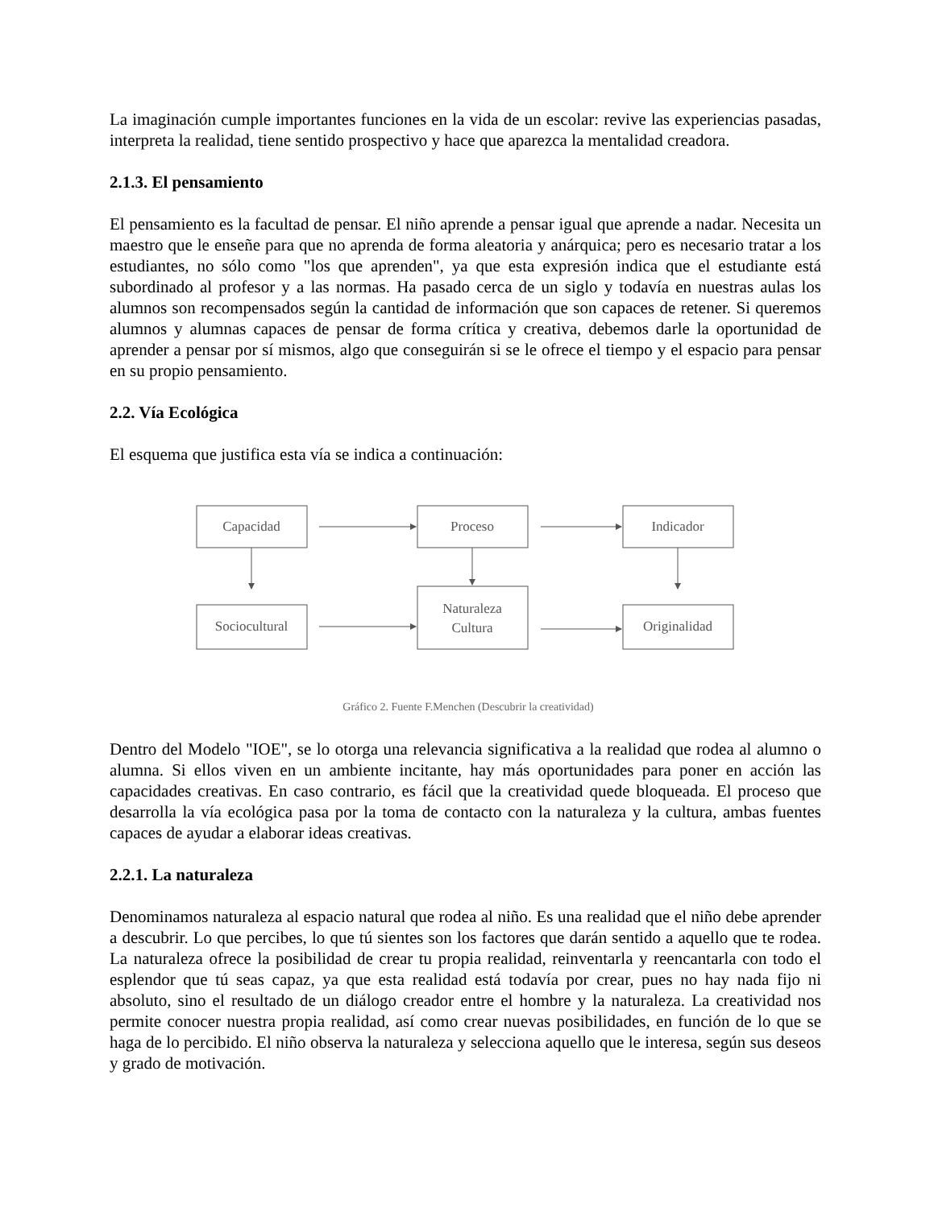La imaginación cumple importantes funciones en la vida de un escolar: revive las experiencias pasadas, interpreta la realidad, tiene sentido prospectivo y hace que aparezca la mentalidad creadora.
2.1.3. El pensamiento
El pensamiento es la facultad de pensar. El niño aprende a pensar igual que aprende a nadar. Necesita un maestro que le enseñe para que no aprenda de forma aleatoria y anárquica; pero es necesario tratar a los estudiantes, no sólo como "los que aprenden", ya que esta expresión indica que el estudiante está subordinado al profesor y a las normas. Ha pasado cerca de un siglo y todavía en nuestras aulas los alumnos son recompensados según la cantidad de información que son capaces de retener. Si queremos alumnos y alumnas capaces de pensar de forma crítica y creativa, debemos darle la oportunidad de aprender a pensar por sí mismos, algo que conseguirán si se le ofrece el tiempo y el espacio para pensar en su propio pensamiento.
2.2. Vía Ecológica
El esquema que justifica esta vía se indica a continuación:
Capacidad
Proceso
Indicador
Sociocultural
Naturaleza
Cultura
Originalidad
Gráfico 2. Fuente F.Menchen (Descubrir la creatividad)
Dentro del Modelo "IOE", se lo otorga una relevancia significativa a la realidad que rodea al alumno o alumna. Si ellos viven en un ambiente incitante, hay más oportunidades para poner en acción las capacidades creativas. En caso contrario, es fácil que la creatividad quede bloqueada. El proceso que desarrolla la vía ecológica pasa por la toma de contacto con la naturaleza y la cultura, ambas fuentes capaces de ayudar a elaborar ideas creativas.
2.2.1. La naturaleza
Denominamos naturaleza al espacio natural que rodea al niño. Es una realidad que el niño debe aprender a descubrir. Lo que percibes, lo que tú sientes son los factores que darán sentido a aquello que te rodea. La naturaleza ofrece la posibilidad de crear tu propia realidad, reinventarla y reencantarla con todo el esplendor que tú seas capaz, ya que esta realidad está todavía por crear, pues no hay nada fijo ni absoluto, sino el resultado de un diálogo creador entre el hombre y la naturaleza. La creatividad nos permite conocer nuestra propia realidad, así como crear nuevas posibilidades, en función de lo que se haga de lo percibido. El niño observa la naturaleza y selecciona aquello que le interesa, según sus deseos y grado de motivación.